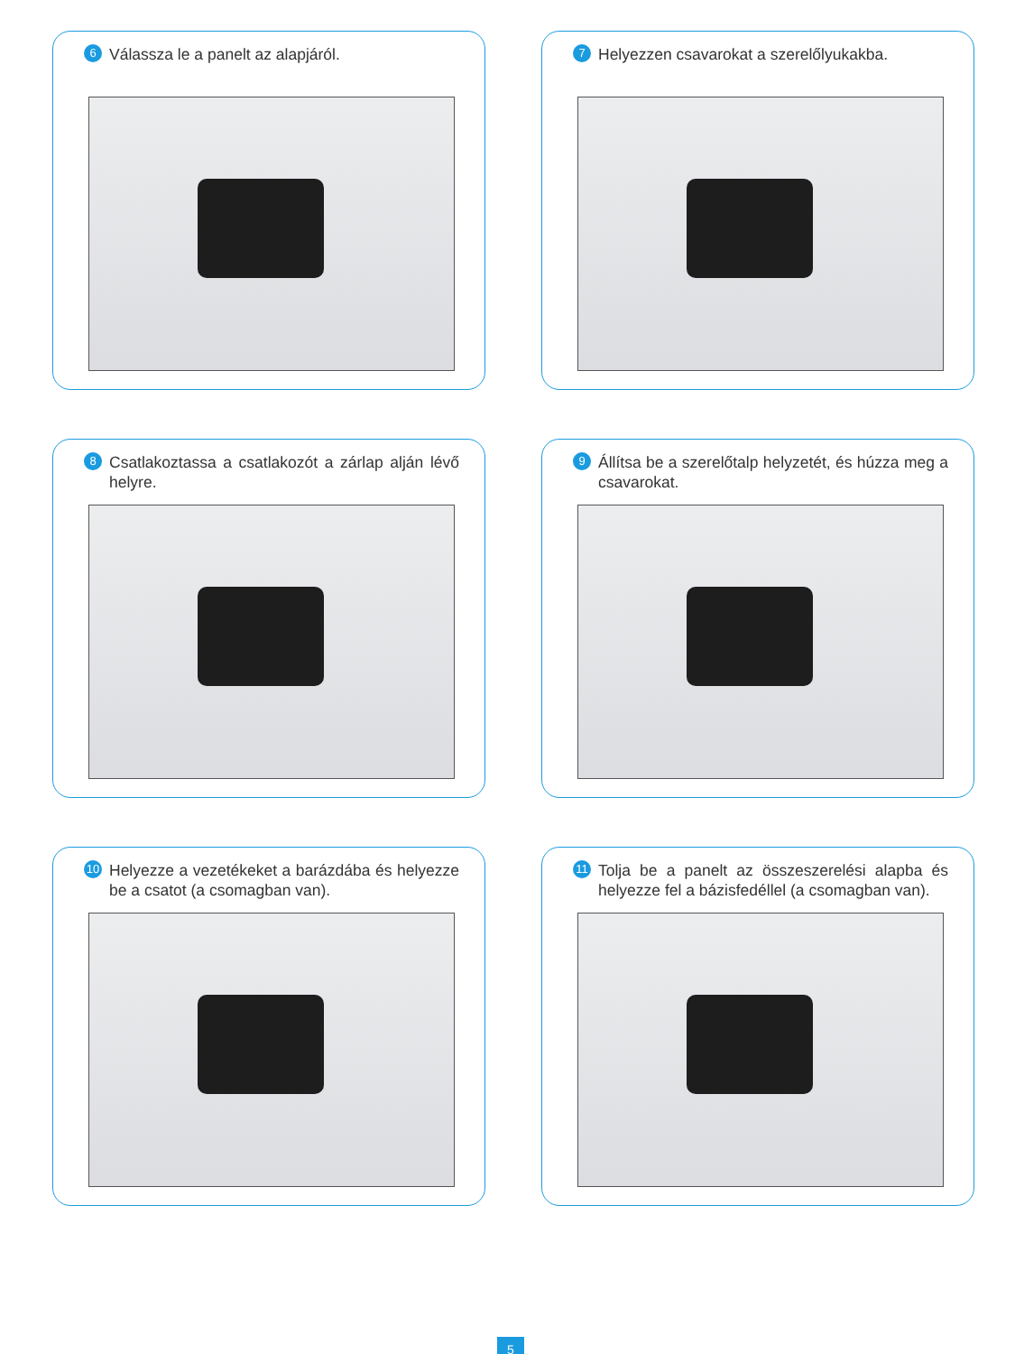6 Válassza le a panelt az alapjáról.
7 Helyezzen csavarokat a szerelőlyukakba.
8 Csatlakoztassa a csatlakozót a zárlap alján lévő helyre.
9 Állítsa be a szerelőtalp helyzetét, és húzza meg a csavarokat.
10 Helyezze a vezetékeket a barázdába és helyezze be a csatot (a csomagban van).
11 Tolja be a panelt az összeszerelési alapba és helyezze fel a bázisfedéllel (a csomagban van).
5